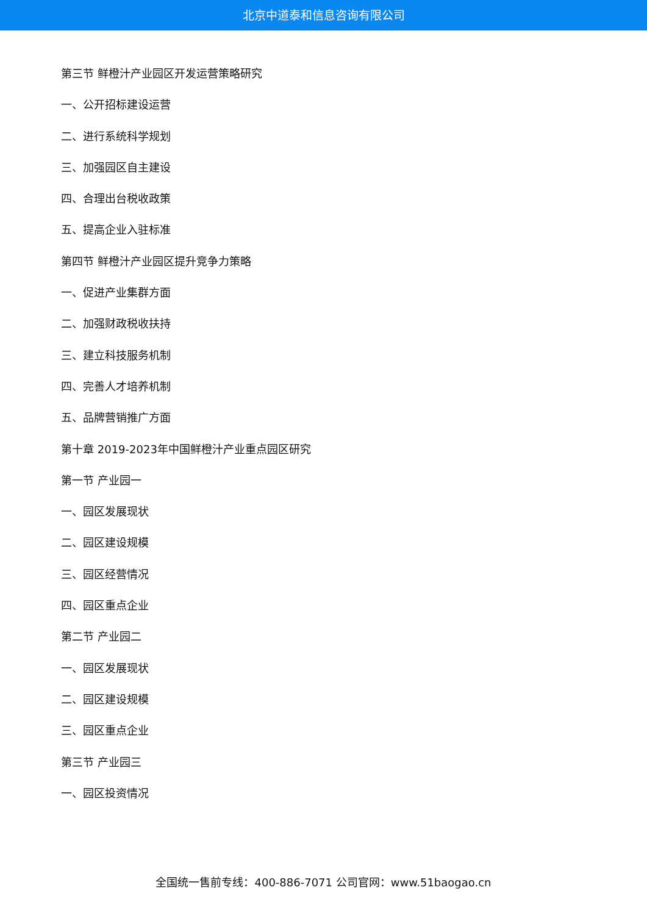北京中道泰和信息咨询有限公司
第三节 鲜橙汁产业园区开发运营策略研究
一、公开招标建设运营
二、进行系统科学规划
三、加强园区自主建设
四、合理出台税收政策
五、提高企业入驻标准
第四节 鲜橙汁产业园区提升竞争力策略
一、促进产业集群方面
二、加强财政税收扶持
三、建立科技服务机制
四、完善人才培养机制
五、品牌营销推广方面
第十章 2019-2023年中国鲜橙汁产业重点园区研究
第一节 产业园一
一、园区发展现状
二、园区建设规模
三、园区经营情况
四、园区重点企业
第二节 产业园二
一、园区发展现状
二、园区建设规模
三、园区重点企业
第三节 产业园三
一、园区投资情况
全国统一售前专线：400-886-7071 公司官网：www.51baogao.cn